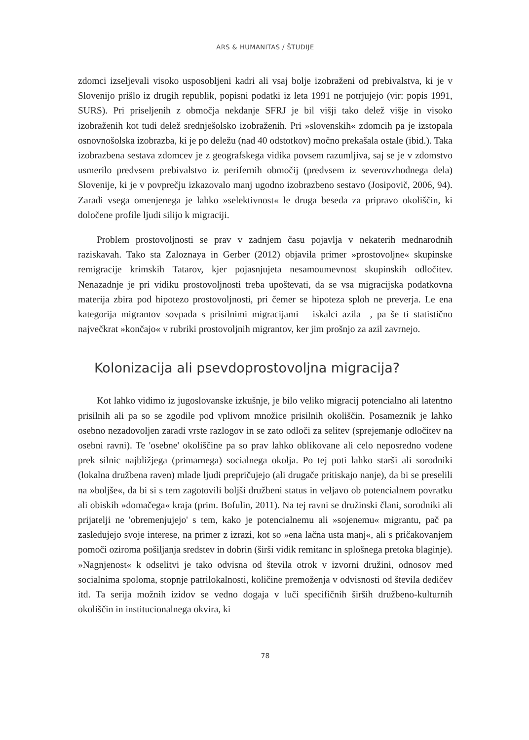ARS & HUMANITAS / ŠTUDIJE
zdomci izseljevali visoko usposobljeni kadri ali vsaj bolje izobraženi od prebivalstva, ki je v Slovenijo prišlo iz drugih republik, popisni podatki iz leta 1991 ne potrjujejo (vir: popis 1991, SURS). Pri priseljenih z območja nekdanje SFRJ je bil višji tako delež višje in visoko izobraženih kot tudi delež srednješolsko izobraženih. Pri »slovenskih« zdomcih pa je izstopala osnovnošolska izobrazba, ki je po deležu (nad 40 odstotkov) močno prekašala ostale (ibid.). Taka izobrazbena sestava zdomcev je z geografskega vidika povsem razumljiva, saj se je v zdomstvo usmerilo predvsem prebivalstvo iz perifernih območij (predvsem iz severovzhodnega dela) Slovenije, ki je v povprečju izkazovalo manj ugodno izobrazbeno sestavo (Josipovič, 2006, 94). Zaradi vsega omenjenega je lahko »selektivnost« le druga beseda za pripravo okoliščin, ki določene profile ljudi silijo k migraciji.
Problem prostovoljnosti se prav v zadnjem času pojavlja v nekaterih mednarodnih raziskavah. Tako sta Zaloznaya in Gerber (2012) objavila primer »prostovoljne« skupinske remigracije krimskih Tatarov, kjer pojasnjujeta nesamoumevnost skupinskih odločitev. Nenazadnje je pri vidiku prostovoljnosti treba upoštevati, da se vsa migracijska podatkovna materija zbira pod hipotezo prostovoljnosti, pri čemer se hipoteza sploh ne preverja. Le ena kategorija migrantov sovpada s prisilnimi migracijami – iskalci azila –, pa še ti statistično največkrat »končajo« v rubriki prostovoljnih migrantov, ker jim prošnjo za azil zavrnejo.
Kolonizacija ali psevdoprostovoljna migracija?
Kot lahko vidimo iz jugoslovanske izkušnje, je bilo veliko migracij potencialno ali latentno prisilnih ali pa so se zgodile pod vplivom množice prisilnih okoliščin. Posameznik je lahko osebno nezadovoljen zaradi vrste razlogov in se zato odloči za selitev (sprejemanje odločitev na osebni ravni). Te 'osebne' okoliščine pa so prav lahko oblikovane ali celo neposredno vodene prek silnic najbližjega (primarnega) socialnega okolja. Po tej poti lahko starši ali sorodniki (lokalna družbena raven) mlade ljudi prepričujejo (ali drugače pritiskajo nanje), da bi se preselili na »boljše«, da bi si s tem zagotovili boljši družbeni status in veljavo ob potencialnem povratku ali obiskih »domačega« kraja (prim. Bofulin, 2011). Na tej ravni se družinski člani, sorodniki ali prijatelji ne 'obremenjujejo' s tem, kako je potencialnemu ali »sojenemu« migrantu, pač pa zasledujejo svoje interese, na primer z izrazi, kot so »ena lačna usta manj«, ali s pričakovanjem pomoči oziroma pošiljanja sredstev in dobrin (širši vidik remitanc in splošnega pretoka blaginje). »Nagnjenost« k odselitvi je tako odvisna od števila otrok v izvorni družini, odnosov med socialnima spoloma, stopnje patrilokalnosti, količine premoženja v odvisnosti od števila dedičev itd. Ta serija možnih izidov se vedno dogaja v luči specifičnih širših družbeno-kulturnih okoliščin in institucionalnega okvira, ki
78